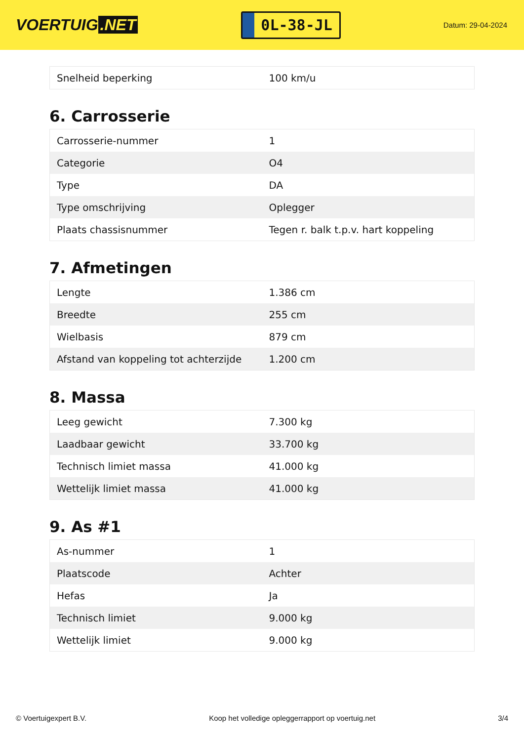VOERTUIG.NET
0L-38-JL
Datum: 29-04-2024
| Snelheid beperking | 100 km/u |
6. Carrosserie
| Carrosserie-nummer | 1 |
| Categorie | O4 |
| Type | DA |
| Type omschrijving | Oplegger |
| Plaats chassisnummer | Tegen r. balk t.p.v. hart koppeling |
7. Afmetingen
| Lengte | 1.386 cm |
| Breedte | 255 cm |
| Wielbasis | 879 cm |
| Afstand van koppeling tot achterzijde | 1.200 cm |
8. Massa
| Leeg gewicht | 7.300 kg |
| Laadbaar gewicht | 33.700 kg |
| Technisch limiet massa | 41.000 kg |
| Wettelijk limiet massa | 41.000 kg |
9. As #1
| As-nummer | 1 |
| Plaatscode | Achter |
| Hefas | Ja |
| Technisch limiet | 9.000 kg |
| Wettelijk limiet | 9.000 kg |
© Voertuigexpert B.V. Koop het volledige opleggerrapport op voertuig.net 3/4